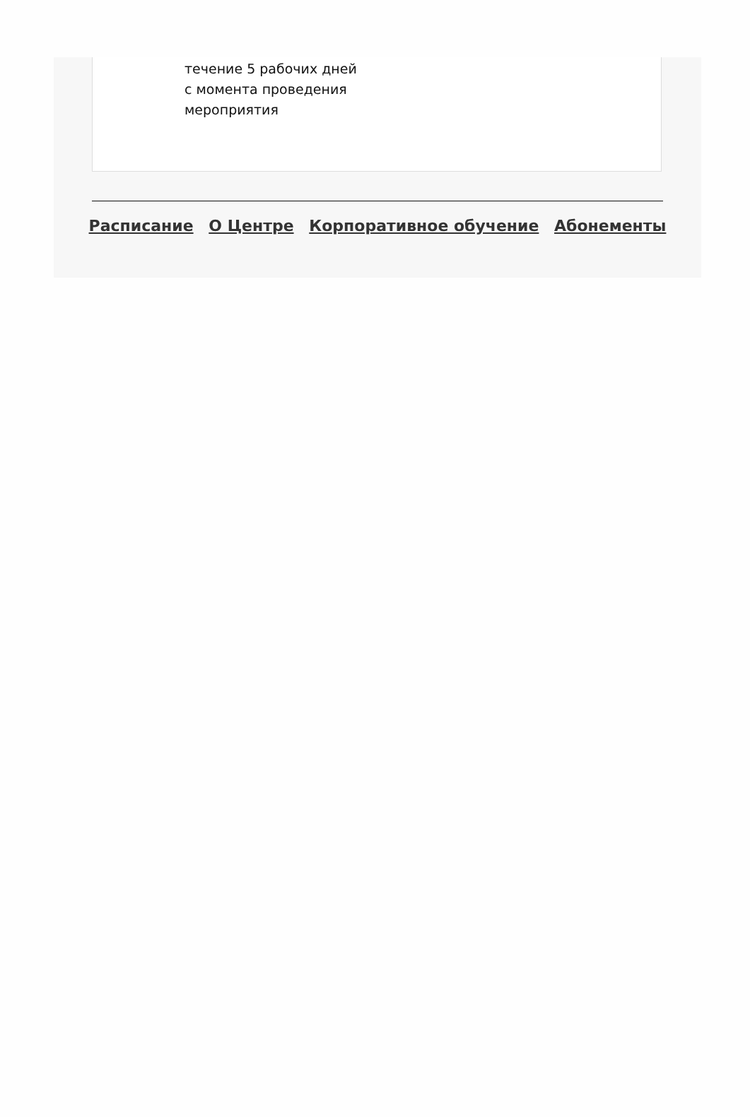течение 5 рабочих дней
с момента проведения
мероприятия
Расписание О Центре Корпоративное обучение Абонементы